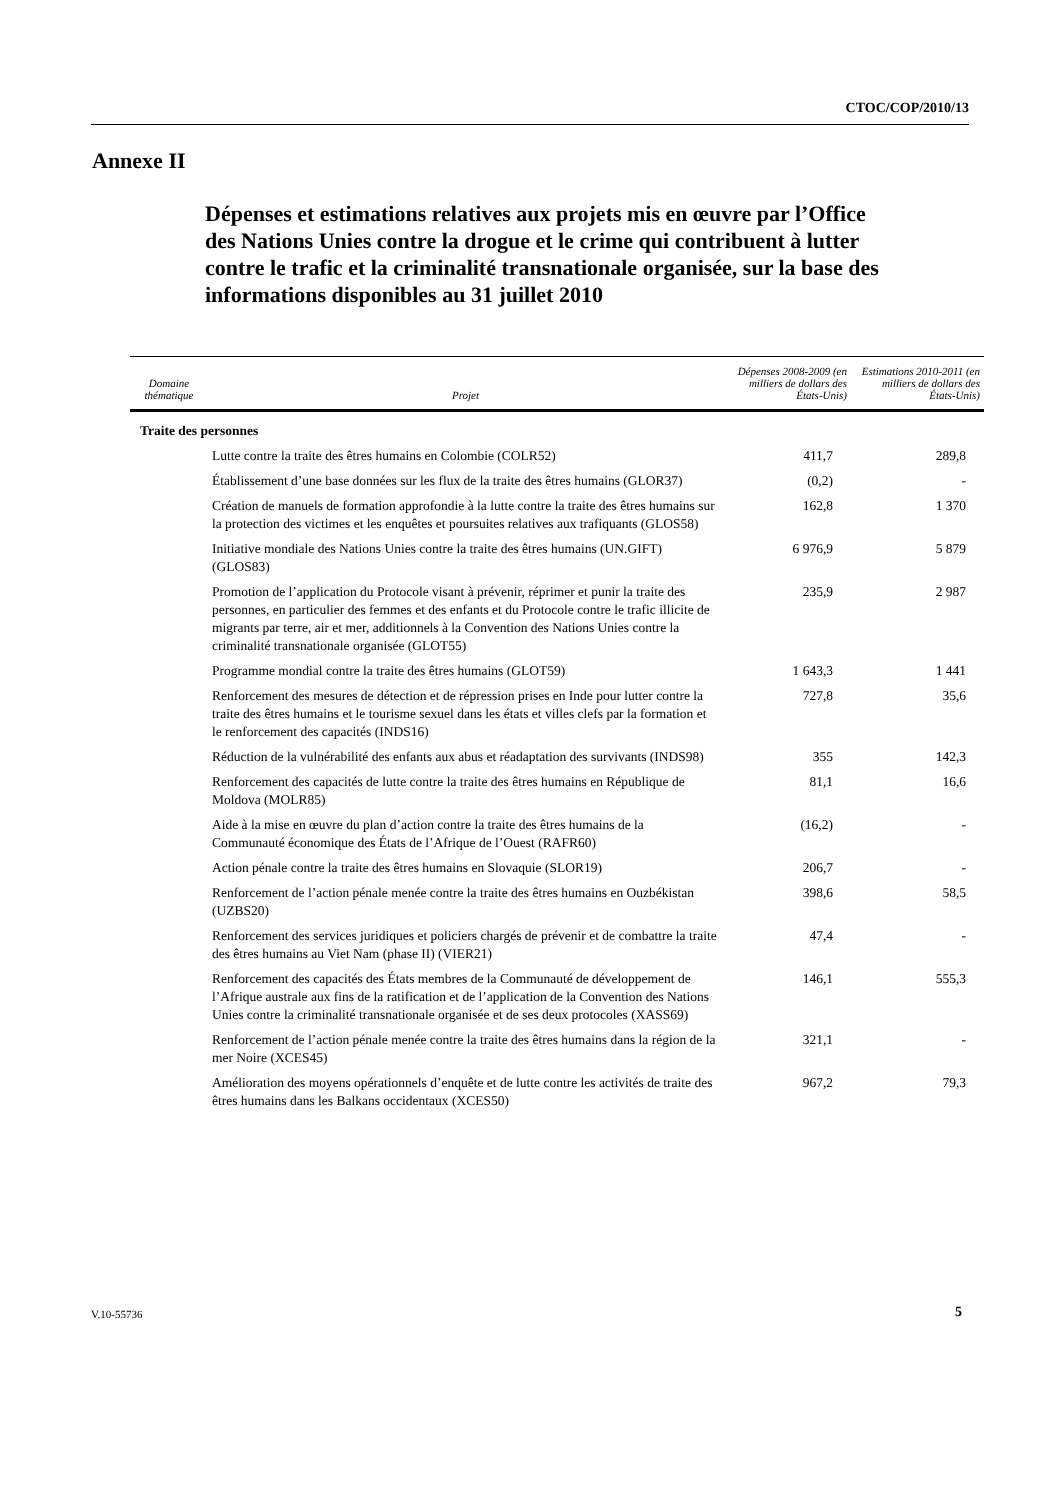CTOC/COP/2010/13
Annexe II
Dépenses et estimations relatives aux projets mis en œuvre par l’Office des Nations Unies contre la drogue et le crime qui contribuent à lutter contre le trafic et la criminalité transnationale organisée, sur la base des informations disponibles au 31 juillet 2010
| Domaine thématique | Projet | Dépenses 2008-2009 (en milliers de dollars des États-Unis) | Estimations 2010-2011 (en milliers de dollars des États-Unis) |
| --- | --- | --- | --- |
| Traite des personnes | | | |
| | Lutte contre la traite des êtres humains en Colombie (COLR52) | 411,7 | 289,8 |
| | Établissement d’une base données sur les flux de la traite des êtres humains (GLOR37) | (0,2) | - |
| | Création de manuels de formation approfondie à la lutte contre la traite des êtres humains sur la protection des victimes et les enquêtes et poursuites relatives aux trafiquants (GLOS58) | 162,8 | 1 370 |
| | Initiative mondiale des Nations Unies contre la traite des êtres humains (UN.GIFT) (GLOS83) | 6 976,9 | 5 879 |
| | Promotion de l’application du Protocole visant à prévenir, réprimer et punir la traite des personnes, en particulier des femmes et des enfants et du Protocole contre le trafic illicite de migrants par terre, air et mer, additionnels à la Convention des Nations Unies contre la criminalité transnationale organisée (GLOT55) | 235,9 | 2 987 |
| | Programme mondial contre la traite des êtres humains (GLOT59) | 1 643,3 | 1 441 |
| | Renforcement des mesures de détection et de répression prises en Inde pour lutter contre la traite des êtres humains et le tourisme sexuel dans les états et villes clefs par la formation et le renforcement des capacités (INDS16) | 727,8 | 35,6 |
| | Réduction de la vulnérabilité des enfants aux abus et réadaptation des survivants (INDS98) | 355 | 142,3 |
| | Renforcement des capacités de lutte contre la traite des êtres humains en République de Moldova (MOLR85) | 81,1 | 16,6 |
| | Aide à la mise en œuvre du plan d’action contre la traite des êtres humains de la Communauté économique des États de l’Afrique de l’Ouest (RAFR60) | (16,2) | - |
| | Action pénale contre la traite des êtres humains en Slovaquie (SLOR19) | 206,7 | - |
| | Renforcement de l’action pénale menée contre la traite des êtres humains en Ouzbékistan (UZBS20) | 398,6 | 58,5 |
| | Renforcement des services juridiques et policiers chargés de prévenir et de combattre la traite des êtres humains au Viet Nam (phase II) (VIER21) | 47,4 | - |
| | Renforcement des capacités des États membres de la Communauté de développement de l’Afrique australe aux fins de la ratification et de l’application de la Convention des Nations Unies contre la criminalité transnationale organisée et de ses deux protocoles (XASS69) | 146,1 | 555,3 |
| | Renforcement de l’action pénale menée contre la traite des êtres humains dans la région de la mer Noire (XCES45) | 321,1 | - |
| | Amélioration des moyens opérationnels d’enquête et de lutte contre les activités de traite des êtres humains dans les Balkans occidentaux (XCES50) | 967,2 | 79,3 |
V.10-55736 5